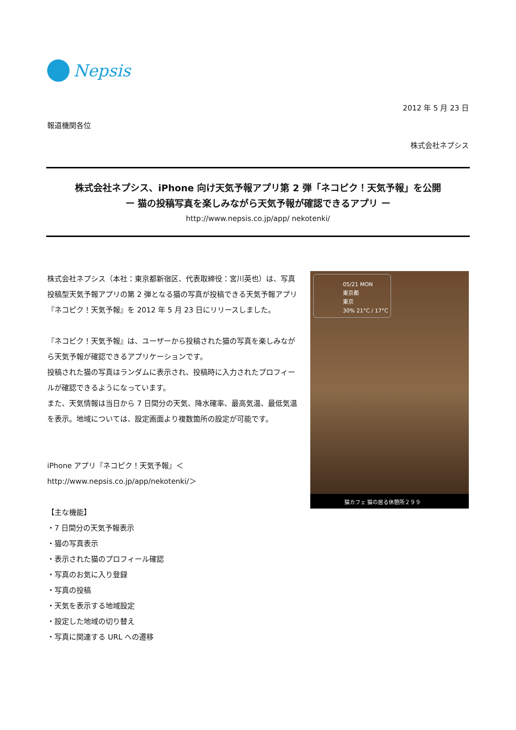Nepsis
2012 年 5 月 23 日
報道機関各位
株式会社ネプシス
株式会社ネプシス、iPhone 向け天気予報アプリ第 2 弾「ネコピク！天気予報」を公開
ー 猫の投稿写真を楽しみながら天気予報が確認できるアプリ ー
http://www.nepsis.co.jp/app/ nekotenki/
株式会社ネプシス（本社：東京都新宿区、代表取締役：宮川英也）は、写真投稿型天気予報アプリの第 2 弾となる猫の写真が投稿できる天気予報アプリ『ネコピク！天気予報』を 2012 年 5 月 23 日にリリースしました。
『ネコピク！天気予報』は、ユーザーから投稿された猫の写真を楽しみながら天気予報が確認できるアプリケーションです。
投稿された猫の写真はランダムに表示され、投稿時に入力されたプロフィールが確認できるようになっています。
また、天気情報は当日から 7 日間分の天気、降水確率、最高気温、最低気温を表示。地域については、設定画面より複数箇所の設定が可能です。
iPhone アプリ『ネコピク！天気予報』＜
http://www.nepsis.co.jp/app/nekotenki/＞
【主な機能】
・7 日間分の天気予報表示
・猫の写真表示
・表示された猫のプロフィール確認
・写真のお気に入り登録
・写真の投稿
・天気を表示する地域設定
・設定した地域の切り替え
・写真に関連する URL への遷移
05/21 MON
東京都
東京
30% 21°C / 17°C
猫カフェ 猫の居る休憩所２９９